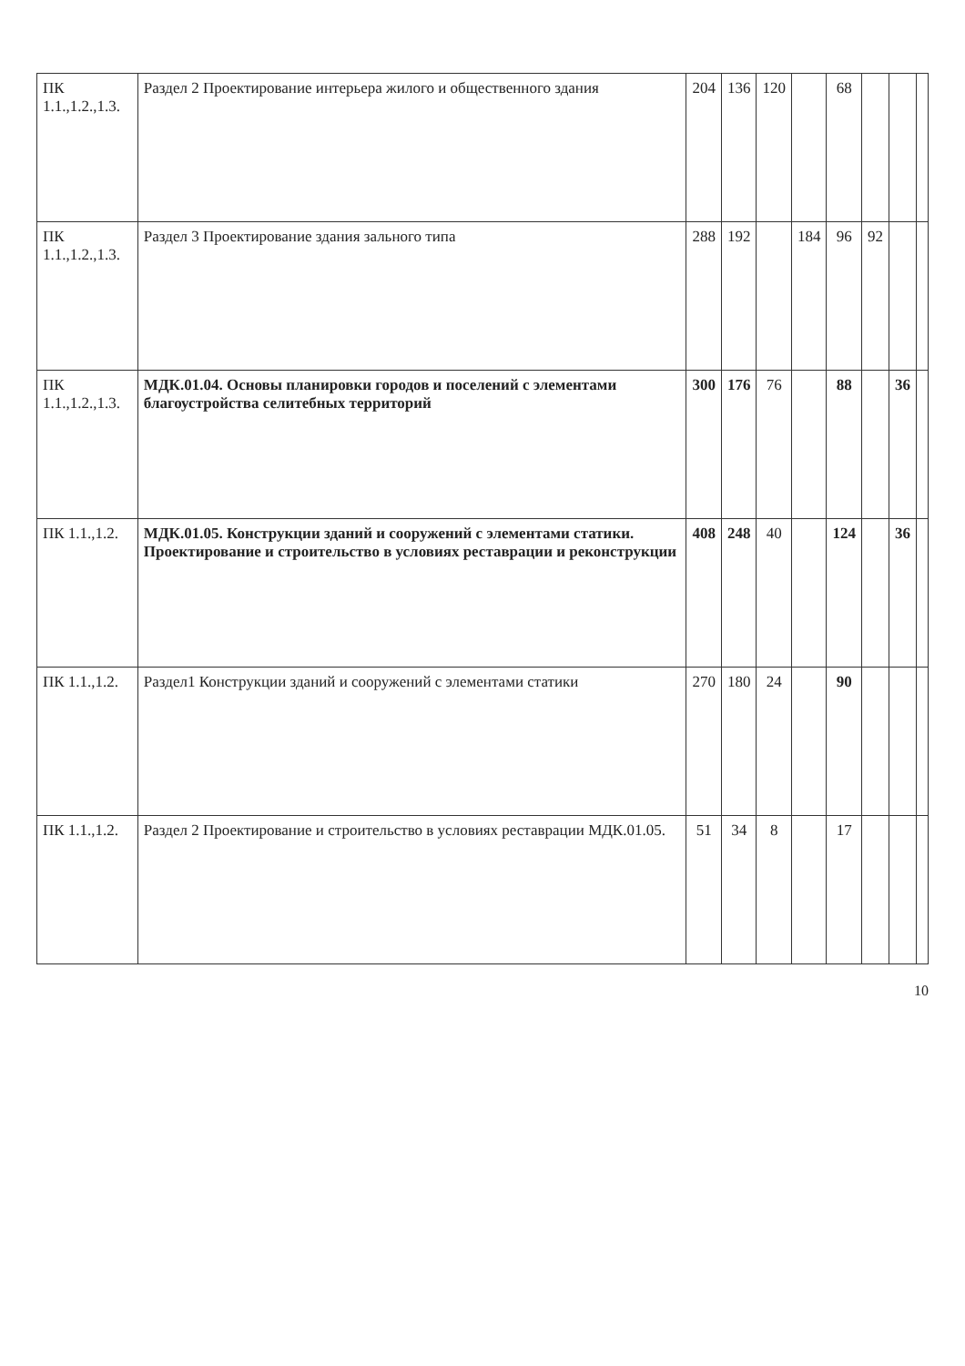| ПК 1.1.,1.2.,1.3. | Раздел 2 Проектирование интерьера жилого и общественного здания | 204 | 136 | 120 | | 68 | | | |
| ПК 1.1.,1.2.,1.3. | Раздел 3 Проектирование здания зального типа | 288 | 192 | | 184 | 96 | 92 | | |
| ПК 1.1.,1.2.,1.3. | МДК.01.04. Основы планировки городов и поселений с элементами благоустройства селитебных территорий | 300 | 176 | 76 | | 88 | | 36 | |
| ПК 1.1.,1.2. | МДК.01.05. Конструкции зданий и сооружений с элементами статики. Проектирование и строительство в условиях реставрации и реконструкции | 408 | 248 | 40 | | 124 | | 36 | |
| ПК 1.1.,1.2. | Раздел1 Конструкции зданий и сооружений с элементами статики | 270 | 180 | 24 | | 90 | | | |
| ПК 1.1.,1.2. | Раздел 2 Проектирование и строительство в условиях реставрации МДК.01.05. | 51 | 34 | 8 | | 17 | | | |
10